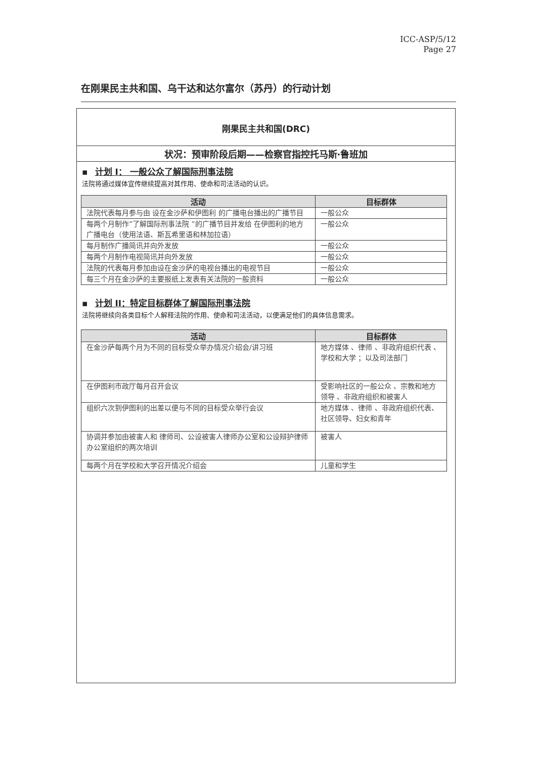ICC-ASP/5/12
Page 27
在刚果民主共和国、乌干达和达尔富尔（苏丹）的行动计划
刚果民主共和国(DRC)
状况：预审阶段后期——检察官指控托马斯·鲁班加
▪ 计划 I： 一般公众了解国际刑事法院
法院将通过媒体宣传继续提高对其作用、使命和司法活动的认识。
| 活动 | 目标群体 |
| --- | --- |
| 法院代表每月参与由 设在金沙萨和伊图利 的广播电台播出的广播节目 | 一般公众 |
| 每两个月制作“了解国际刑事法院 ”的广播节目并发给 在伊图利的地方广播电台（使用法语、斯瓦希里语和林加拉语） | 一般公众 |
| 每月制作广播简讯并向外发放 | 一般公众 |
| 每两个月制作电视简讯并向外发放 | 一般公众 |
| 法院的代表每月参加由设在金沙萨的电视台播出的电视节目 | 一般公众 |
| 每三个月在金沙萨的主要报纸上发表有关法院的一般资料 | 一般公众 |
▪ 计划 II：特定目标群体了解国际刑事法院
法院将继续向各类目标个人解释法院的作用、使命和司法活动，以便满足他们的具体信息需求。
| 活动 | 目标群体 |
| --- | --- |
| 在金沙萨每两个月为不同的目标受众举办情况介绍会/讲习班 | 地方媒体 、律师 、非政府组织代表 、学校和大学 ；以及司法部门 |
| 在伊图利市政厅每月召开会议 | 受影响社区的一般公众 、宗教和地方领导 、非政府组织和被害人 |
| 组织六次到伊图利的出差以便与不同的目标受众举行会议 | 地方媒体 、律师 、非政府组织代表、社区领导、妇女和青年 |
| 协调并参加由被害人和 律师司、公设被害人律师办公室和公设辩护律师办公室组织的两次培训 | 被害人 |
| 每两个月在学校和大学召开情况介绍会 | 儿童和学生 |